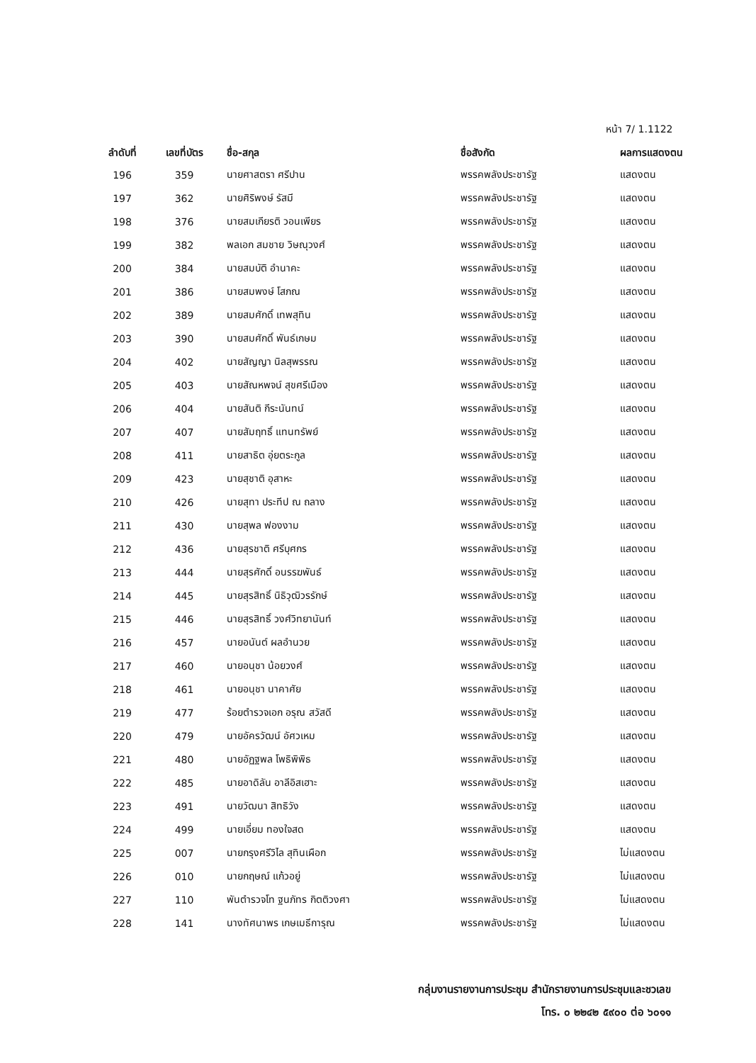หน้า 7/ 1.1122
| ลำดับที่ | เลขที่บัตร | ชื่อ-สกุล | ชื่อสังกัด | ผลการแสดงตน |
| --- | --- | --- | --- | --- |
| 196 | 359 | นายศาสตรา ศรีปาน | พรรคพลังประชารัฐ | แสดงตน |
| 197 | 362 | นายศิริพงษ์ รัสมี | พรรคพลังประชารัฐ | แสดงตน |
| 198 | 376 | นายสมเกียรติ วอนเพียร | พรรคพลังประชารัฐ | แสดงตน |
| 199 | 382 | พลเอก สมชาย วิษณุวงศ์ | พรรคพลังประชารัฐ | แสดงตน |
| 200 | 384 | นายสมบัติ อำนาคะ | พรรคพลังประชารัฐ | แสดงตน |
| 201 | 386 | นายสมพงษ์ โสภณ | พรรคพลังประชารัฐ | แสดงตน |
| 202 | 389 | นายสมศักดิ์ เทพสุทิน | พรรคพลังประชารัฐ | แสดงตน |
| 203 | 390 | นายสมศักดิ์ พันธ์เกษม | พรรคพลังประชารัฐ | แสดงตน |
| 204 | 402 | นายสัญญา นิลสุพรรณ | พรรคพลังประชารัฐ | แสดงตน |
| 205 | 403 | นายสัณหพจน์ สุขศรีเมือง | พรรคพลังประชารัฐ | แสดงตน |
| 206 | 404 | นายสันติ กีระนันทน์ | พรรคพลังประชารัฐ | แสดงตน |
| 207 | 407 | นายสัมฤทธิ์ แทนทรัพย์ | พรรคพลังประชารัฐ | แสดงตน |
| 208 | 411 | นายสาธิต อุ่ยตระกูล | พรรคพลังประชารัฐ | แสดงตน |
| 209 | 423 | นายสุชาติ อุสาหะ | พรรคพลังประชารัฐ | แสดงตน |
| 210 | 426 | นายสุทา ประทีป ณ ถลาง | พรรคพลังประชารัฐ | แสดงตน |
| 211 | 430 | นายสุพล ฟองงาม | พรรคพลังประชารัฐ | แสดงตน |
| 212 | 436 | นายสุรชาติ ศรีบุศกร | พรรคพลังประชารัฐ | แสดงตน |
| 213 | 444 | นายสุรศักดิ์ อนรรฆพันธ์ | พรรคพลังประชารัฐ | แสดงตน |
| 214 | 445 | นายสุรสิทธิ์ นิธิวุฒิวรรักษ์ | พรรคพลังประชารัฐ | แสดงตน |
| 215 | 446 | นายสุรสิทธิ์ วงศ์วิทยานันท์ | พรรคพลังประชารัฐ | แสดงตน |
| 216 | 457 | นายอนันต์ ผลอำนวย | พรรคพลังประชารัฐ | แสดงตน |
| 217 | 460 | นายอนุชา น้อยวงศ์ | พรรคพลังประชารัฐ | แสดงตน |
| 218 | 461 | นายอนุชา นาคาศัย | พรรคพลังประชารัฐ | แสดงตน |
| 219 | 477 | ร้อยตำรวจเอก อรุณ สวัสดี | พรรคพลังประชารัฐ | แสดงตน |
| 220 | 479 | นายอัครวัฒน์ อัศวเหม | พรรคพลังประชารัฐ | แสดงตน |
| 221 | 480 | นายอัฏฐพล โพธิพิพิธ | พรรคพลังประชารัฐ | แสดงตน |
| 222 | 485 | นายอาดิลัน อาลีอิสเฮาะ | พรรคพลังประชารัฐ | แสดงตน |
| 223 | 491 | นายวัฒนา สิทธิวัง | พรรคพลังประชารัฐ | แสดงตน |
| 224 | 499 | นายเอี่ยม ทองใจสด | พรรคพลังประชารัฐ | แสดงตน |
| 225 | 007 | นายกรุงศรีวิไล สุทินเผือก | พรรคพลังประชารัฐ | ไม่แสดงตน |
| 226 | 010 | นายกฤษณ์ แก้วอยู่ | พรรคพลังประชารัฐ | ไม่แสดงตน |
| 227 | 110 | พันตำรวจโท ฐนภัทร กิตติวงศา | พรรคพลังประชารัฐ | ไม่แสดงตน |
| 228 | 141 | นางทัศนาพร เกษเมธีการุณ | พรรคพลังประชารัฐ | ไม่แสดงตน |
กลุ่มงานรายงานการประชุม สำนักรายงานการประชุมและชวเลข
โทร. ๐ ๒๒๔๒ ๕๙๐๐ ต่อ ๖๐๑๑